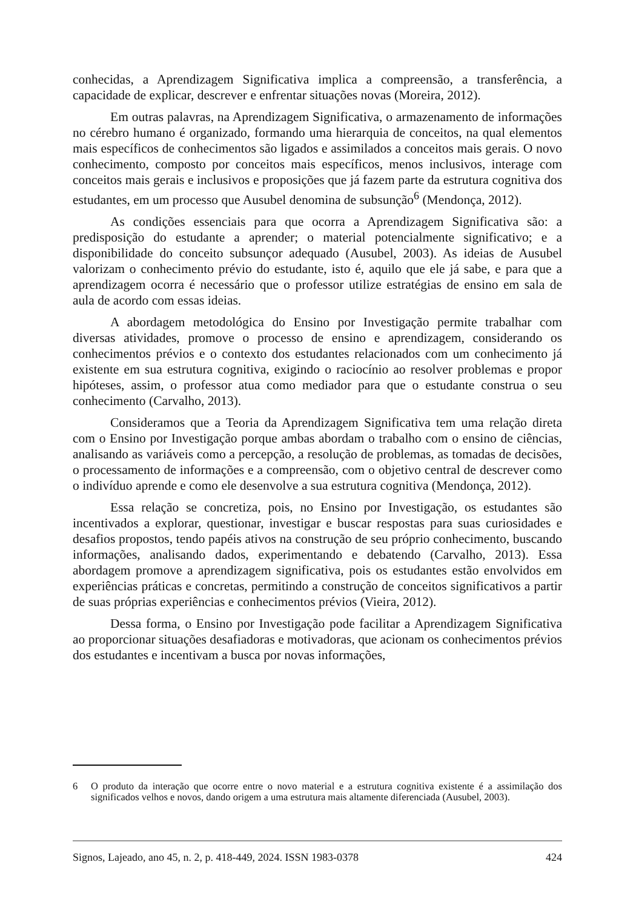conhecidas, a Aprendizagem Significativa implica a compreensão, a transferência, a capacidade de explicar, descrever e enfrentar situações novas (Moreira, 2012).
Em outras palavras, na Aprendizagem Significativa, o armazenamento de informações no cérebro humano é organizado, formando uma hierarquia de conceitos, na qual elementos mais específicos de conhecimentos são ligados e assimilados a conceitos mais gerais. O novo conhecimento, composto por conceitos mais específicos, menos inclusivos, interage com conceitos mais gerais e inclusivos e proposições que já fazem parte da estrutura cognitiva dos estudantes, em um processo que Ausubel denomina de subsunção<sup>6</sup> (Mendonça, 2012).
As condições essenciais para que ocorra a Aprendizagem Significativa são: a predisposição do estudante a aprender; o material potencialmente significativo; e a disponibilidade do conceito subsunçor adequado (Ausubel, 2003). As ideias de Ausubel valorizam o conhecimento prévio do estudante, isto é, aquilo que ele já sabe, e para que a aprendizagem ocorra é necessário que o professor utilize estratégias de ensino em sala de aula de acordo com essas ideias.
A abordagem metodológica do Ensino por Investigação permite trabalhar com diversas atividades, promove o processo de ensino e aprendizagem, considerando os conhecimentos prévios e o contexto dos estudantes relacionados com um conhecimento já existente em sua estrutura cognitiva, exigindo o raciocínio ao resolver problemas e propor hipóteses, assim, o professor atua como mediador para que o estudante construa o seu conhecimento (Carvalho, 2013).
Consideramos que a Teoria da Aprendizagem Significativa tem uma relação direta com o Ensino por Investigação porque ambas abordam o trabalho com o ensino de ciências, analisando as variáveis como a percepção, a resolução de problemas, as tomadas de decisões, o processamento de informações e a compreensão, com o objetivo central de descrever como o indivíduo aprende e como ele desenvolve a sua estrutura cognitiva (Mendonça, 2012).
Essa relação se concretiza, pois, no Ensino por Investigação, os estudantes são incentivados a explorar, questionar, investigar e buscar respostas para suas curiosidades e desafios propostos, tendo papéis ativos na construção de seu próprio conhecimento, buscando informações, analisando dados, experimentando e debatendo (Carvalho, 2013). Essa abordagem promove a aprendizagem significativa, pois os estudantes estão envolvidos em experiências práticas e concretas, permitindo a construção de conceitos significativos a partir de suas próprias experiências e conhecimentos prévios (Vieira, 2012).
Dessa forma, o Ensino por Investigação pode facilitar a Aprendizagem Significativa ao proporcionar situações desafiadoras e motivadoras, que acionam os conhecimentos prévios dos estudantes e incentivam a busca por novas informações,
6 O produto da interação que ocorre entre o novo material e a estrutura cognitiva existente é a assimilação dos significados velhos e novos, dando origem a uma estrutura mais altamente diferenciada (Ausubel, 2003).
Signos, Lajeado, ano 45, n. 2, p. 418-449, 2024. ISSN 1983-0378 424